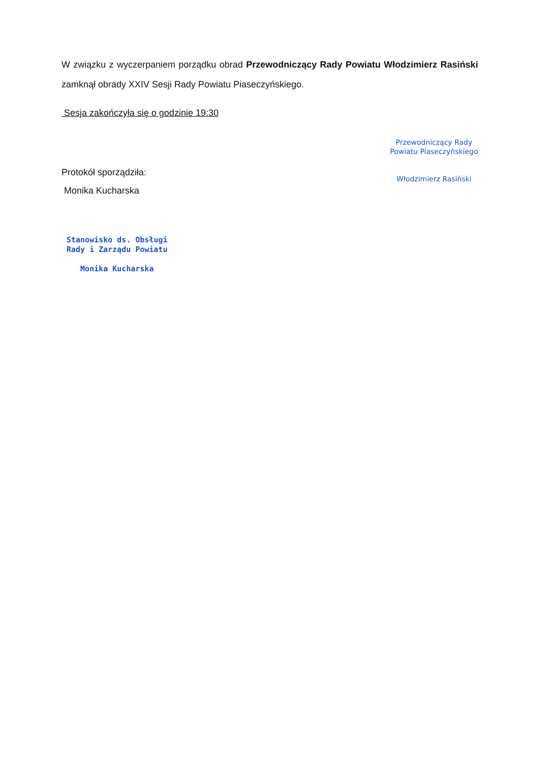W związku z wyczerpaniem porządku obrad Przewodniczący Rady Powiatu Włodzimierz Rasiński zamknął obrady XXIV Sesji Rady Powiatu Piaseczyńskiego.
Sesja zakończyła się o godzinie 19:30
Protokół sporządziła:
Monika Kucharska
Stanowisko ds. Obsługi
Rady i Zarządu Powiatu
Monika Kucharska
Przewodniczący Rady
Powiatu Piaseczyńskiego
Włodzimierz Rasiński